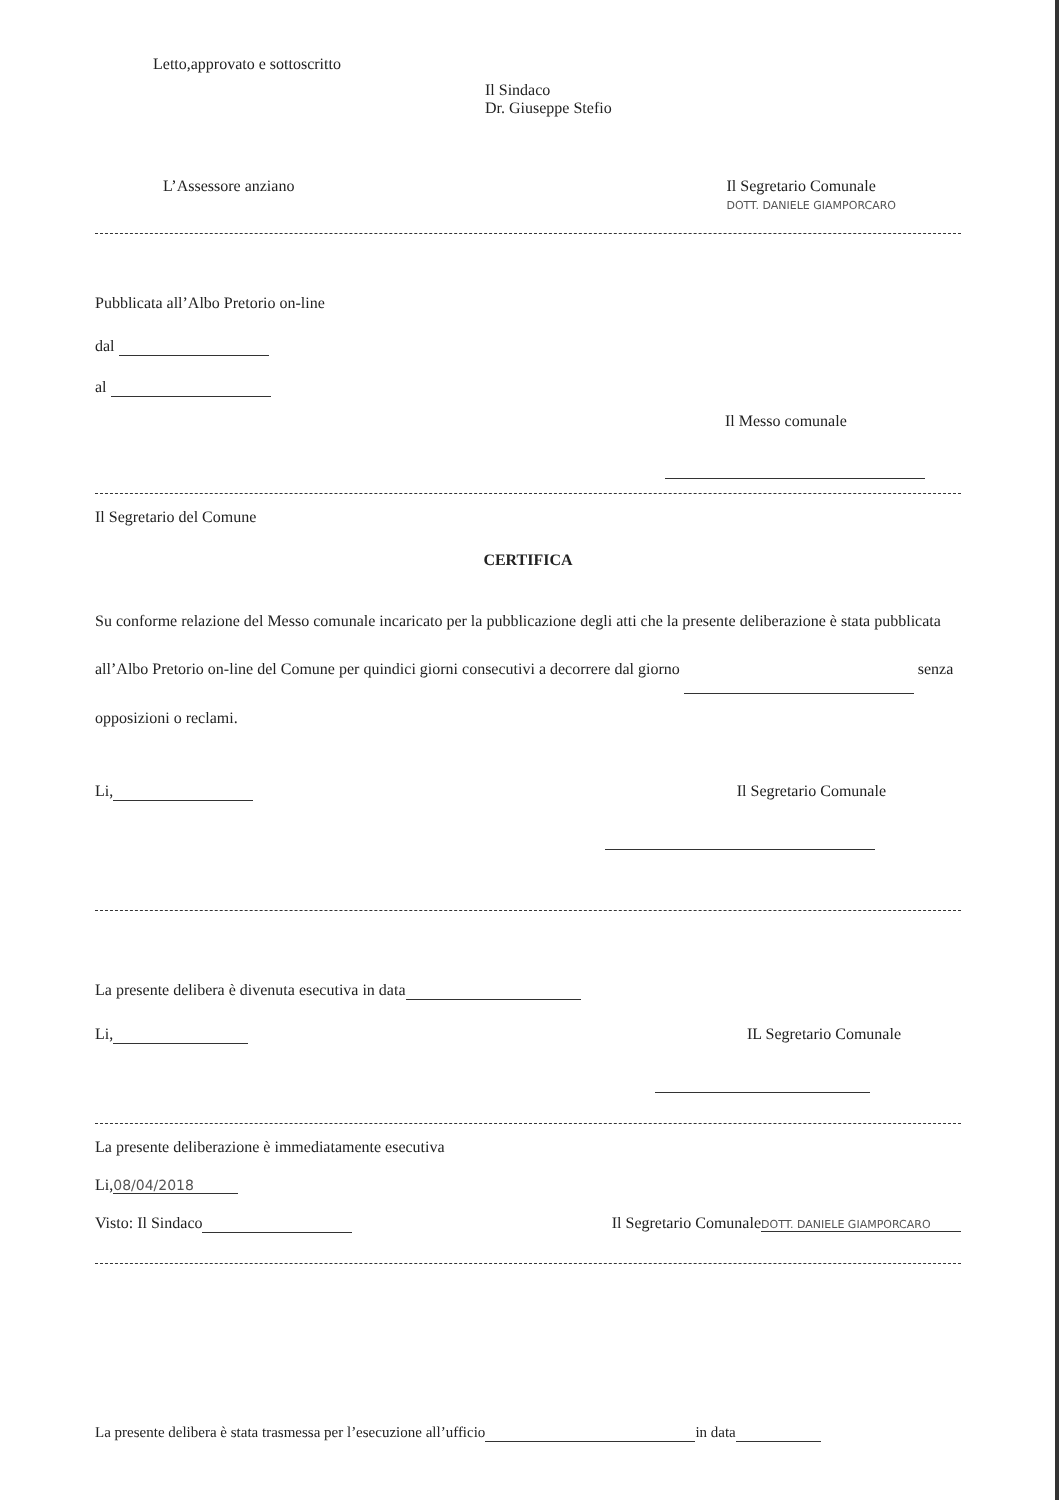Letto,approvato e sottoscritto
Il Sindaco
Dr. Giuseppe Stefio
L’Assessore anziano Il Segretario Comunale
DOTT. DANIELE GIAMPORCARO
Pubblicata all’Albo Pretorio on-line
dal
al
Il Messo comunale
Il Segretario del Comune
CERTIFICA
Su conforme relazione del Messo comunale incaricato per la pubblicazione degli atti che la presente deliberazione è stata pubblicata all’Albo Pretorio on-line del Comune per quindici giorni consecutivi a decorrere dal giorno senza opposizioni o reclami.
Li, Il Segretario Comunale
La presente delibera è divenuta esecutiva in data
Li, IL Segretario Comunale
La presente deliberazione è immediatamente esecutiva
Li, 08/04/2018
Visto: Il Sindaco Il Segretario Comunale DOTT. DANIELE GIAMPORCARO
La presente delibera è stata trasmessa per l’esecuzione all’ufficio in data